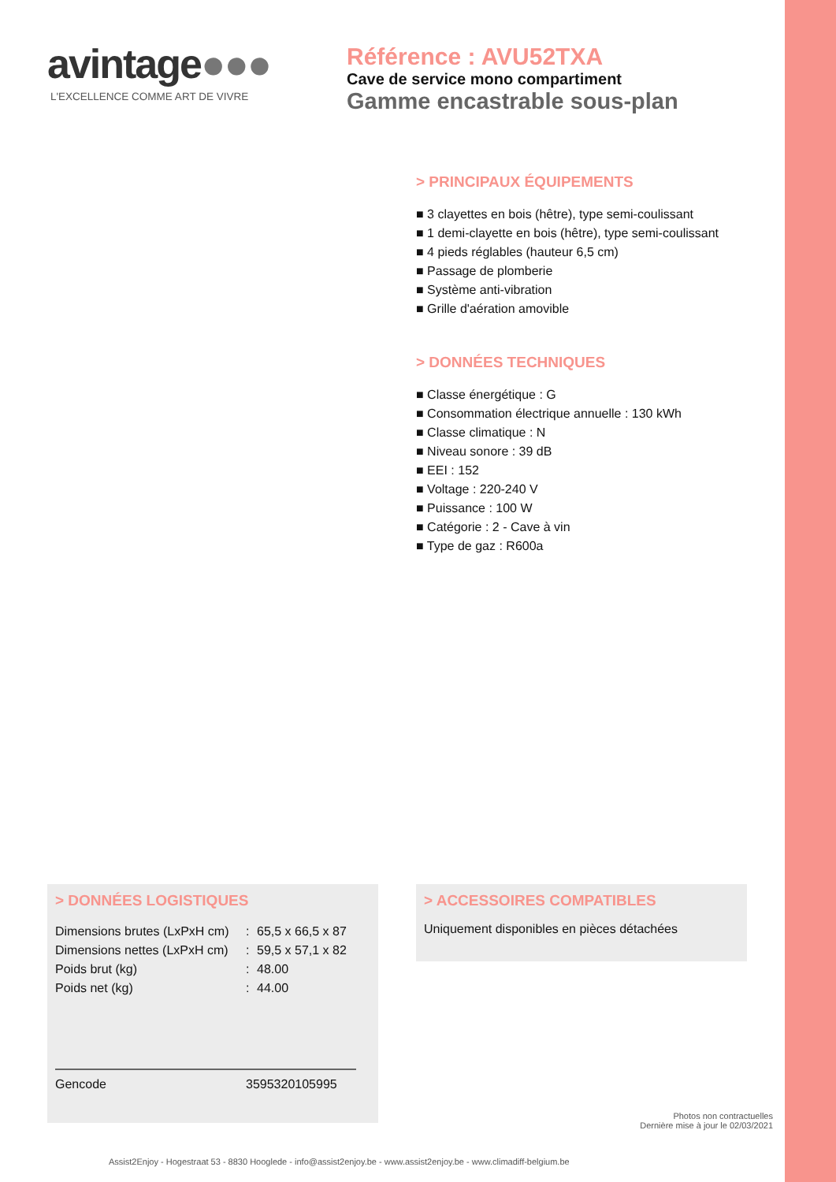avintage●●●
L'EXCELLENCE COMME ART DE VIVRE
Référence : AVU52TXA
Cave de service mono compartiment
Gamme encastrable sous-plan
> PRINCIPAUX ÉQUIPEMENTS
■ 3 clayettes en bois (hêtre), type semi-coulissant
■ 1 demi-clayette en bois (hêtre), type semi-coulissant
■ 4 pieds réglables (hauteur 6,5 cm)
■ Passage de plomberie
■ Système anti-vibration
■ Grille d'aération amovible
> DONNÉES TECHNIQUES
■ Classe énergétique : G
■ Consommation électrique annuelle : 130 kWh
■ Classe climatique : N
■ Niveau sonore : 39 dB
■ EEI : 152
■ Voltage : 220-240 V
■ Puissance : 100 W
■ Catégorie : 2 - Cave à vin
■ Type de gaz : R600a
> DONNÉES LOGISTIQUES
| Dimensions brutes (LxPxH cm) | : | 65,5 x 66,5 x 87 |
| Dimensions nettes (LxPxH cm) | : | 59,5 x 57,1 x 82 |
| Poids brut (kg) | : | 48.00 |
| Poids net (kg) | : | 44.00 |
| Gencode | 3595320105995 |
> ACCESSOIRES COMPATIBLES
Uniquement disponibles en pièces détachées
Photos non contractuelles
Dernière mise à jour le 02/03/2021
Assist2Enjoy - Hogestraat 53 - 8830 Hooglede - info@assist2enjoy.be - www.assist2enjoy.be - www.climadiff-belgium.be